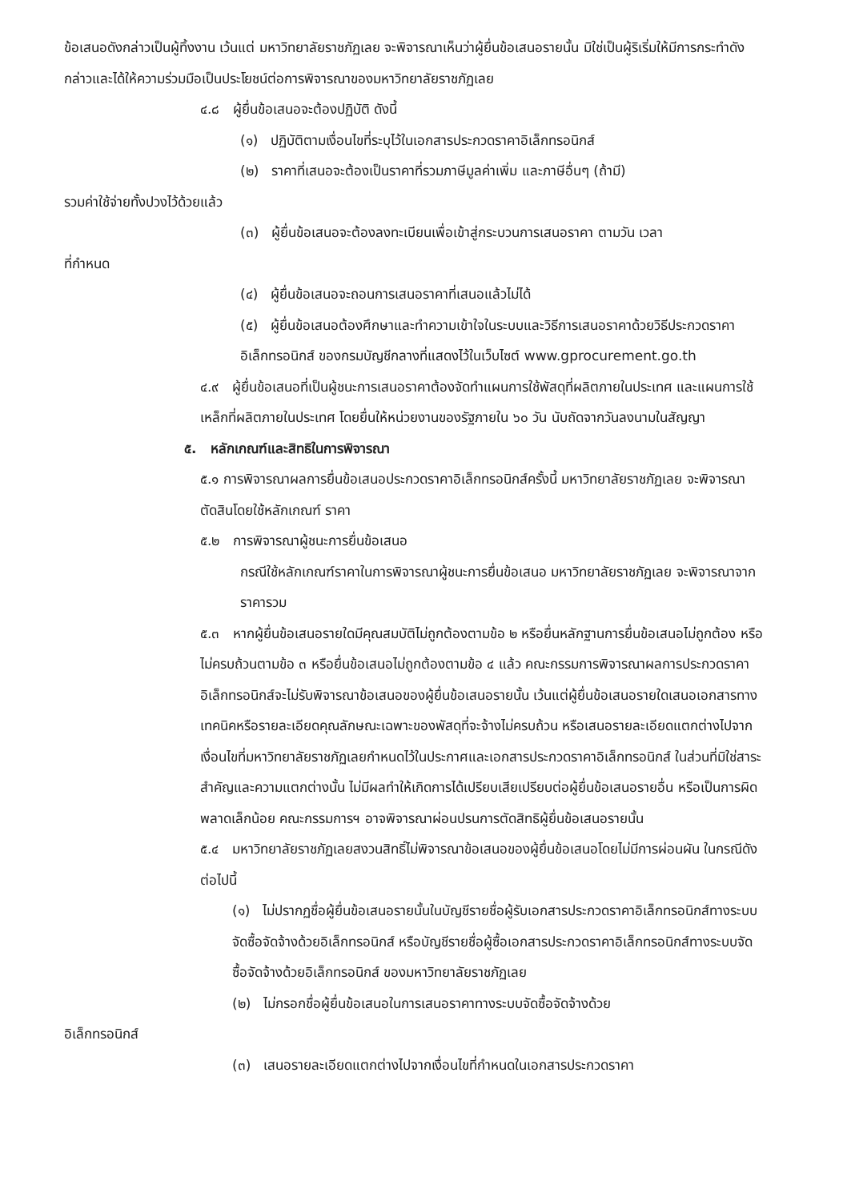ข้อเสนอดังกล่าวเป็นผู้ทิ้งงาน เว้นแต่ มหาวิทยาลัยราชภัฏเลย จะพิจารณาเห็นว่าผู้ยื่นข้อเสนอรายนั้น มิใช่เป็นผู้ริเริ่มให้มีการกระทำดังกล่าวและได้ให้ความร่วมมือเป็นประโยชน์ต่อการพิจารณาของมหาวิทยาลัยราชภัฏเลย
๔.๘ ผู้ยื่นข้อเสนอจะต้องปฏิบัติ ดังนี้
(๑) ปฏิบัติตามเงื่อนไขที่ระบุไว้ในเอกสารประกวดราคาอิเล็กทรอนิกส์
(๒) ราคาที่เสนอจะต้องเป็นราคาที่รวมภาษีมูลค่าเพิ่ม และภาษีอื่นๆ (ถ้ามี)
รวมค่าใช้จ่ายทั้งปวงไว้ด้วยแล้ว
(๓) ผู้ยื่นข้อเสนอจะต้องลงทะเบียนเพื่อเข้าสู่กระบวนการเสนอราคา ตามวัน เวลา
ที่กำหนด
(๔) ผู้ยื่นข้อเสนอจะถอนการเสนอราคาที่เสนอแล้วไม่ได้
(๕) ผู้ยื่นข้อเสนอต้องศึกษาและทำความเข้าใจในระบบและวิธีการเสนอราคาด้วยวิธีประกวดราคาอิเล็กทรอนิกส์ ของกรมบัญชีกลางที่แสดงไว้ในเว็บไซต์ www.gprocurement.go.th
๔.๙ ผู้ยื่นข้อเสนอที่เป็นผู้ชนะการเสนอราคาต้องจัดทำแผนการใช้พัสดุที่ผลิตภายในประเทศ และแผนการใช้เหล็กที่ผลิตภายในประเทศ โดยยื่นให้หน่วยงานของรัฐภายใน ๖๐ วัน นับถัดจากวันลงนามในสัญญา
๕. หลักเกณฑ์และสิทธิในการพิจารณา
๕.๑ การพิจารณาผลการยื่นข้อเสนอประกวดราคาอิเล็กทรอนิกส์ครั้งนี้ มหาวิทยาลัยราชภัฏเลย จะพิจารณาตัดสินโดยใช้หลักเกณฑ์ ราคา
๕.๒ การพิจารณาผู้ชนะการยื่นข้อเสนอ
กรณีใช้หลักเกณฑ์ราคาในการพิจารณาผู้ชนะการยื่นข้อเสนอ มหาวิทยาลัยราชภัฏเลย จะพิจารณาจาก ราคารวม
๕.๓ หากผู้ยื่นข้อเสนอรายใดมีคุณสมบัติไม่ถูกต้องตามข้อ ๒ หรือยื่นหลักฐานการยื่นข้อเสนอไม่ถูกต้อง หรือไม่ครบถ้วนตามข้อ ๓ หรือยื่นข้อเสนอไม่ถูกต้องตามข้อ ๔ แล้ว คณะกรรมการพิจารณาผลการประกวดราคาอิเล็กทรอนิกส์จะไม่รับพิจารณาข้อเสนอของผู้ยื่นข้อเสนอรายนั้น เว้นแต่ผู้ยื่นข้อเสนอรายใดเสนอเอกสารทางเทคนิคหรือรายละเอียดคุณลักษณะเฉพาะของพัสดุที่จะจ้างไม่ครบถ้วน หรือเสนอรายละเอียดแตกต่างไปจากเงื่อนไขที่มหาวิทยาลัยราชภัฏเลยกำหนดไว้ในประกาศและเอกสารประกวดราคาอิเล็กทรอนิกส์ ในส่วนที่มิใช่สาระสำคัญและความแตกต่างนั้น ไม่มีผลทำให้เกิดการได้เปรียบเสียเปรียบต่อผู้ยื่นข้อเสนอรายอื่น หรือเป็นการผิดพลาดเล็กน้อย คณะกรรมการฯ อาจพิจารณาผ่อนปรนการตัดสิทธิผู้ยื่นข้อเสนอรายนั้น
๕.๔ มหาวิทยาลัยราชภัฏเลยสงวนสิทธิ์ไม่พิจารณาข้อเสนอของผู้ยื่นข้อเสนอโดยไม่มีการผ่อนผัน ในกรณีดังต่อไปนี้
(๑) ไม่ปรากฏชื่อผู้ยื่นข้อเสนอรายนั้นในบัญชีรายชื่อผู้รับเอกสารประกวดราคาอิเล็กทรอนิกส์ทางระบบจัดซื้อจัดจ้างด้วยอิเล็กทรอนิกส์ หรือบัญชีรายชื่อผู้ซื้อเอกสารประกวดราคาอิเล็กทรอนิกส์ทางระบบจัดซื้อจัดจ้างด้วยอิเล็กทรอนิกส์ ของมหาวิทยาลัยราชภัฏเลย
(๒) ไม่กรอกชื่อผู้ยื่นข้อเสนอในการเสนอราคาทางระบบจัดซื้อจัดจ้างด้วย
อิเล็กทรอนิกส์
(๓) เสนอรายละเอียดแตกต่างไปจากเงื่อนไขที่กำหนดในเอกสารประกวดราคา